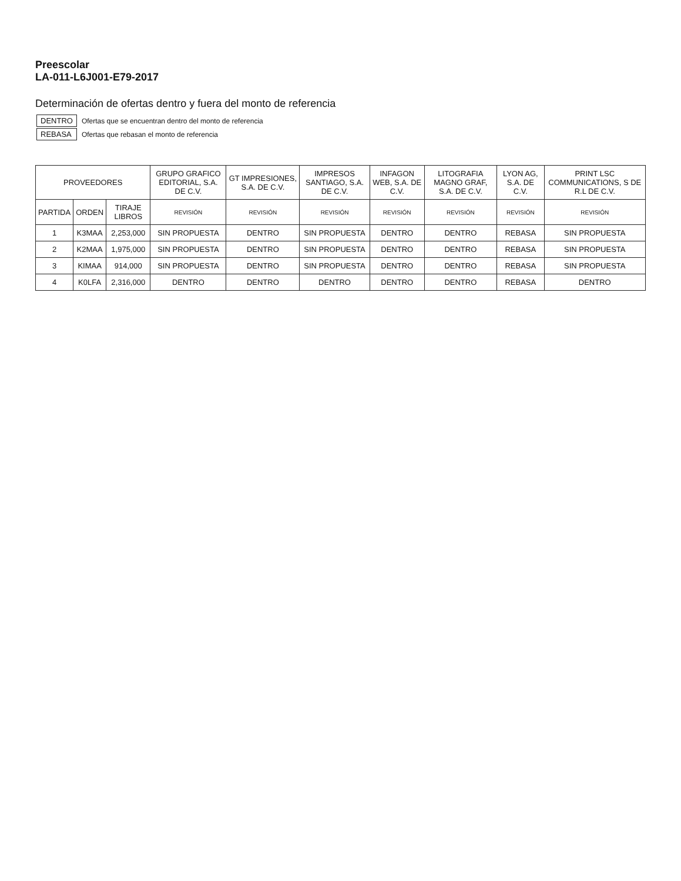Preescolar
LA-011-L6J001-E79-2017
Determinación de ofertas dentro y fuera del monto de referencia
| DENTRO | Ofertas que se encuentran dentro del monto de referencia |
| REBASA | Ofertas que rebasan el monto de referencia |
| PROVEEDORES | | | GRUPO GRAFICO EDITORIAL, S.A. DE C.V. | GT IMPRESIONES, S.A. DE C.V. | IMPRESOS SANTIAGO, S.A. DE C.V. | INFAGON WEB, S.A. DE C.V. | LITOGRAFIA MAGNO GRAF, S.A. DE C.V. | LYON AG, S.A. DE C.V. | PRINT LSC COMMUNICATIONS, S DE R.L DE C.V. |
| --- | --- | --- | --- | --- | --- | --- | --- | --- | --- |
| PARTIDA | ORDEN | TIRAJE LIBROS | REVISIÓN | REVISIÓN | REVISIÓN | REVISIÓN | REVISIÓN | REVISIÓN | REVISIÓN |
| 1 | K3MAA | 2,253,000 | SIN PROPUESTA | DENTRO | SIN PROPUESTA | DENTRO | DENTRO | REBASA | SIN PROPUESTA |
| 2 | K2MAA | 1,975,000 | SIN PROPUESTA | DENTRO | SIN PROPUESTA | DENTRO | DENTRO | REBASA | SIN PROPUESTA |
| 3 | KIMAA | 914,000 | SIN PROPUESTA | DENTRO | SIN PROPUESTA | DENTRO | DENTRO | REBASA | SIN PROPUESTA |
| 4 | K0LFA | 2,316,000 | DENTRO | DENTRO | DENTRO | DENTRO | DENTRO | REBASA | DENTRO |